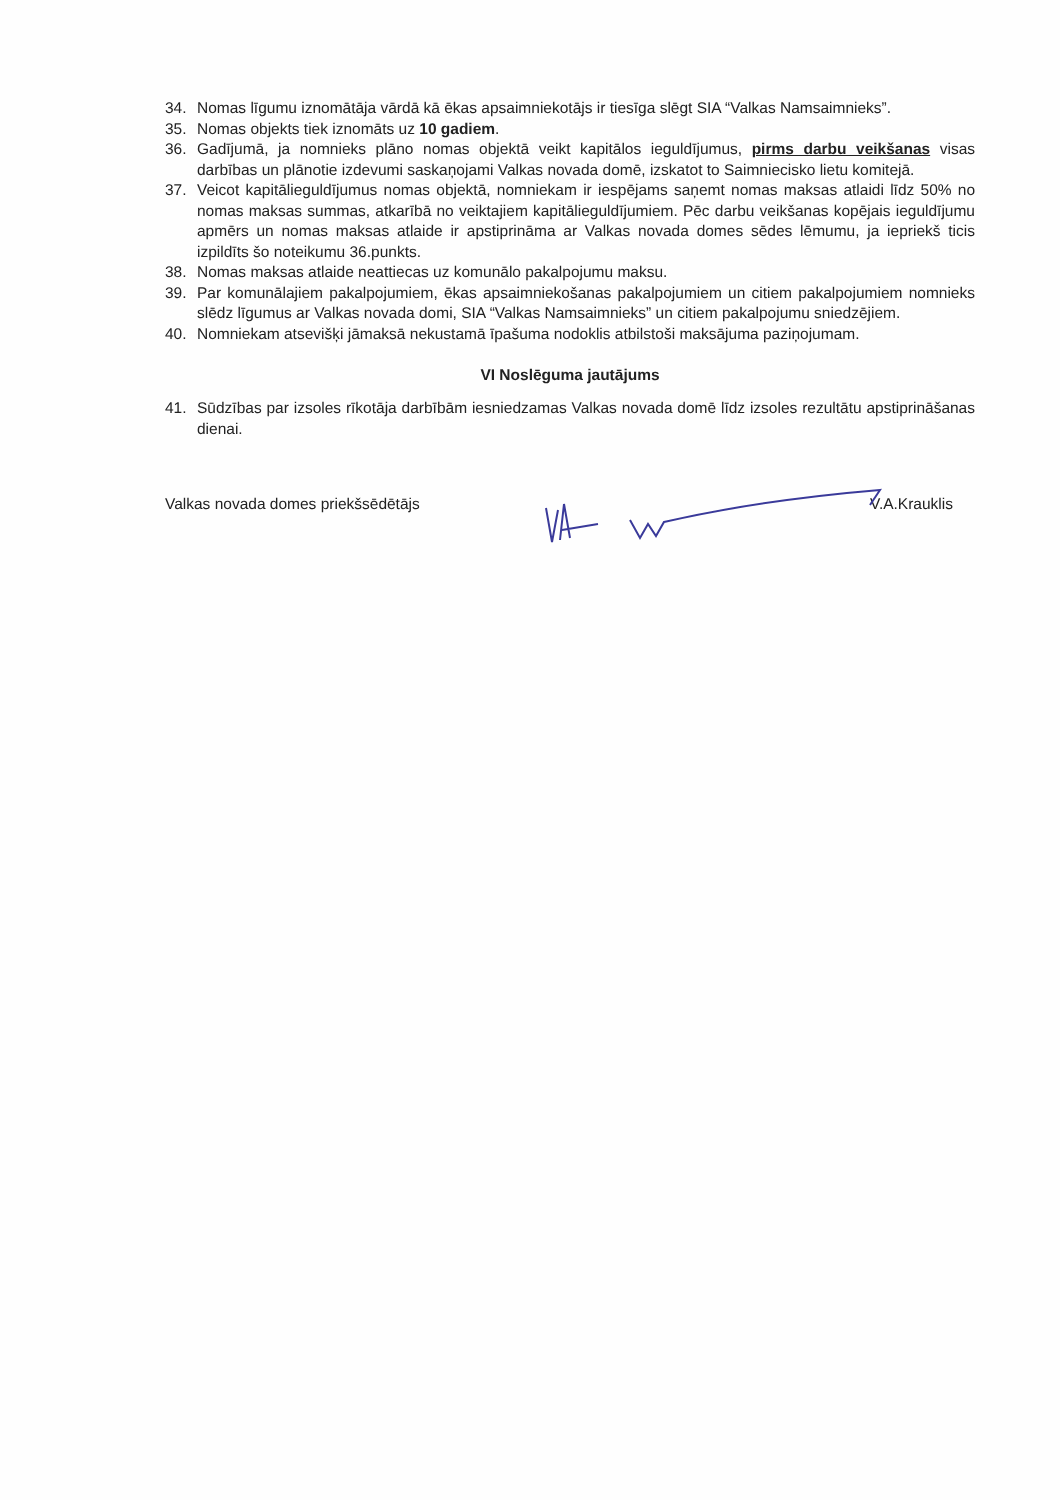34. Nomas līgumu iznomātāja vārdā kā ēkas apsaimniekotājs ir tiesīga slēgt SIA “Valkas Namsaimnieks”.
35. Nomas objekts tiek iznomāts uz 10 gadiem.
36. Gadījumā, ja nomnieks plāno nomas objektā veikt kapitālos ieguldījumus, pirms darbu veikšanas visas darbības un plānotie izdevumi saskaņojami Valkas novada domē, izskatot to Saimniecisko lietu komitejā.
37. Veicot kapitālieguldījumus nomas objektā, nomniekam ir iespējams saņemt nomas maksas atlaidi līdz 50% no nomas maksas summas, atkarībā no veiktajiem kapitālieguldījumiem. Pēc darbu veikšanas kopējais ieguldījumu apmērs un nomas maksas atlaide ir apstiprināma ar Valkas novada domes sēdes lēmumu, ja iepriekš ticis izpildīts šo noteikumu 36.punkts.
38. Nomas maksas atlaide neattiecas uz komunālo pakalpojumu maksu.
39. Par komunālajiem pakalpojumiem, ēkas apsaimniekošanas pakalpojumiem un citiem pakalpojumiem nomnieks slēdz līgumus ar Valkas novada domi, SIA “Valkas Namsaimnieks” un citiem pakalpojumu sniedzējiem.
40. Nomniekam atsevišķi jāmaksā nekustamā īpašuma nodoklis atbilstoši maksājuma paziņojumam.
VI Noslēguma jautājums
41. Sūdzības par izsoles rīkotāja darbībām iesniedzamas Valkas novada domē līdz izsoles rezultātu apstiprināšanas dienai.
Valkas novada domes priekšsēdētājs V.A.Krauklis